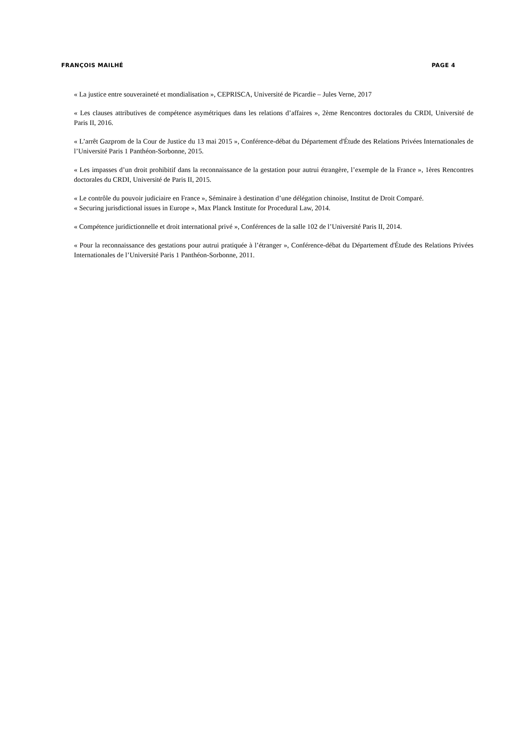FRANÇOIS MAILHÉ PAGE 4
« La justice entre souveraineté et mondialisation », CEPRISCA, Université de Picardie – Jules Verne, 2017
« Les clauses attributives de compétence asymétriques dans les relations d’affaires », 2ème Rencontres doctorales du CRDI, Université de Paris II, 2016.
« L’arrêt Gazprom de la Cour de Justice du 13 mai 2015 », Conférence-débat du Département d'Étude des Relations Privées Internationales de l’Université Paris 1 Panthéon-Sorbonne, 2015.
« Les impasses d’un droit prohibitif dans la reconnaissance de la gestation pour autrui étrangère, l’exemple de la France », 1ères Rencontres doctorales du CRDI, Université de Paris II, 2015.
« Le contrôle du pouvoir judiciaire en France », Séminaire à destination d’une délégation chinoise, Institut de Droit Comparé.
« Securing jurisdictional issues in Europe », Max Planck Institute for Procedural Law, 2014.
« Compétence juridictionnelle et droit international privé », Conférences de la salle 102 de l’Université Paris II, 2014.
« Pour la reconnaissance des gestations pour autrui pratiquée à l’étranger », Conférence-débat du Département d'Étude des Relations Privées Internationales de l’Université Paris 1 Panthéon-Sorbonne, 2011.